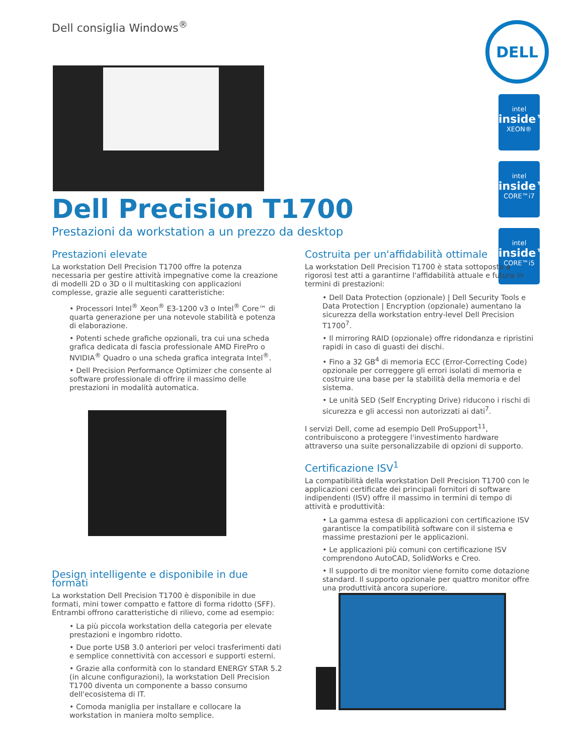Dell consiglia Windows<sup>®</sup> DELL
intel
inside™
XEON®
intel
inside™
CORE™i7
intel
inside™
CORE™i5
Dell Precision T1700
Prestazioni da workstation a un prezzo da desktop
Prestazioni elevate
La workstation Dell Precision T1700 offre la potenza necessaria per gestire attività impegnative come la creazione di modelli 2D o 3D o il multitasking con applicazioni complesse, grazie alle seguenti caratteristiche:
• Processori Intel<sup>®</sup> Xeon<sup>®</sup> E3-1200 v3 o Intel<sup>®</sup> Core™ di quarta generazione per una notevole stabilità e potenza di elaborazione.
• Potenti schede grafiche opzionali, tra cui una scheda grafica dedicata di fascia professionale AMD FirePro o NVIDIA<sup>®</sup> Quadro o una scheda grafica integrata Intel<sup>®</sup>.
• Dell Precision Performance Optimizer che consente al software professionale di offrire il massimo delle prestazioni in modalità automatica.
Design intelligente e disponibile in due formati
La workstation Dell Precision T1700 è disponibile in due formati, mini tower compatto e fattore di forma ridotto (SFF). Entrambi offrono caratteristiche di rilievo, come ad esempio:
• La più piccola workstation della categoria per elevate prestazioni e ingombro ridotto.
• Due porte USB 3.0 anteriori per veloci trasferimenti dati e semplice connettività con accessori e supporti esterni.
• Grazie alla conformità con lo standard ENERGY STAR 5.2 (in alcune configurazioni), la workstation Dell Precision T1700 diventa un componente a basso consumo dell'ecosistema di IT.
• Comoda maniglia per installare e collocare la workstation in maniera molto semplice.
Costruita per un'affidabilità ottimale
La workstation Dell Precision T1700 è stata sottoposta a rigorosi test atti a garantirne l'affidabilità attuale e futura in termini di prestazioni:
• Dell Data Protection (opzionale) | Dell Security Tools e Data Protection | Encryption (opzionale) aumentano la sicurezza della workstation entry-level Dell Precision T1700<sup>7</sup>.
• Il mirroring RAID (opzionale) offre ridondanza e ripristini rapidi in caso di guasti dei dischi.
• Fino a 32 GB<sup>4</sup> di memoria ECC (Error-Correcting Code) opzionale per correggere gli errori isolati di memoria e costruire una base per la stabilità della memoria e del sistema.
• Le unità SED (Self Encrypting Drive) riducono i rischi di sicurezza e gli accessi non autorizzati ai dati<sup>7</sup>.
I servizi Dell, come ad esempio Dell ProSupport<sup>11</sup>, contribuiscono a proteggere l'investimento hardware attraverso una suite personalizzabile di opzioni di supporto.
Certificazione ISV<sup>1</sup>
La compatibilità della workstation Dell Precision T1700 con le applicazioni certificate dei principali fornitori di software indipendenti (ISV) offre il massimo in termini di tempo di attività e produttività:
• La gamma estesa di applicazioni con certificazione ISV garantisce la compatibilità software con il sistema e massime prestazioni per le applicazioni.
• Le applicazioni più comuni con certificazione ISV comprendono AutoCAD, SolidWorks e Creo.
• Il supporto di tre monitor viene fornito come dotazione standard. Il supporto opzionale per quattro monitor offre una produttività ancora superiore.